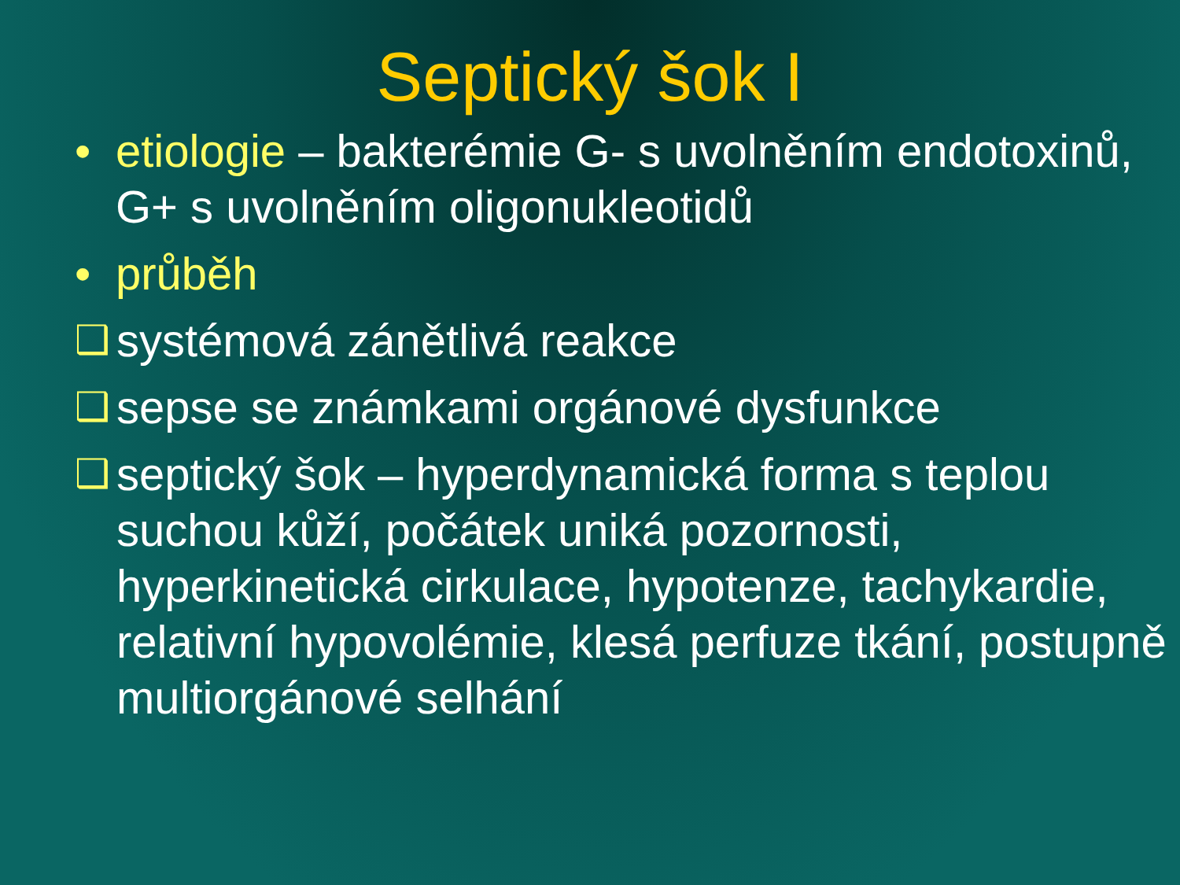Septický šok I
• etiologie – bakterémie G- s uvolněním endotoxinů, G+ s uvolněním oligonukleotidů
• průběh
❑ systémová zánětlivá reakce
❑ sepse se známkami orgánové dysfunkce
❑ septický šok – hyperdynamická forma s teplou suchou kůží, počátek uniká pozornosti, hyperkinetická cirkulace, hypotenze, tachykardie, relativní hypovolémie, klesá perfuze tkání, postupně multiorgánové selhání